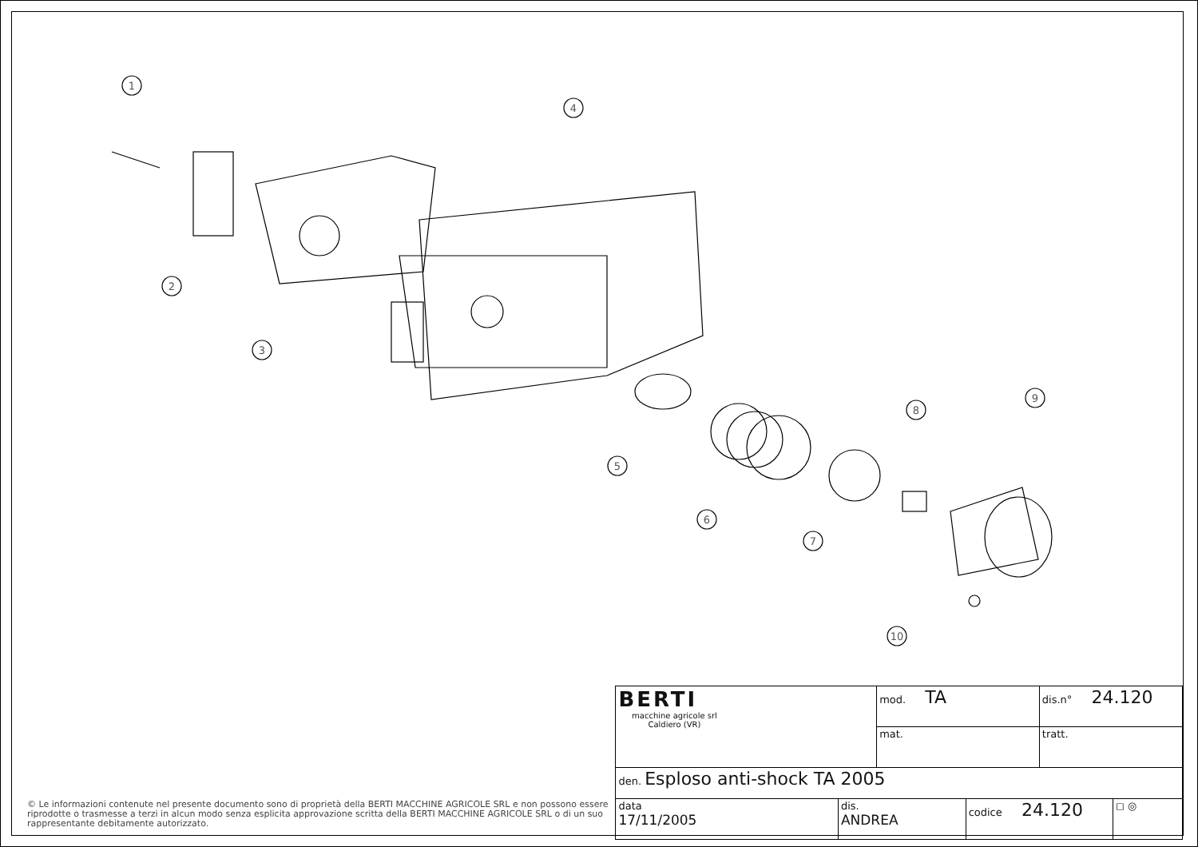1
2
3
4
5
6
7
8
9
10
© Le informazioni contenute nel presente documento sono di proprietà della BERTI MACCHINE AGRICOLE SRL e non possono essere riprodotte o trasmesse a terzi in alcun modo senza esplicita approvazione scritta della BERTI MACCHINE AGRICOLE SRL o di un suo rappresentante debitamente autorizzato.
| BERTI macchine agricole srl Caldiero (VR) | | mod. TA | | dis.n° 24.120 | |
| | | mat. | | tratt. | |
| den. Esploso anti-shock TA 2005 | | | | | |
| data 17/11/2005 | dis. ANDREA | | codice 24.120 | | ◻ ◎ |